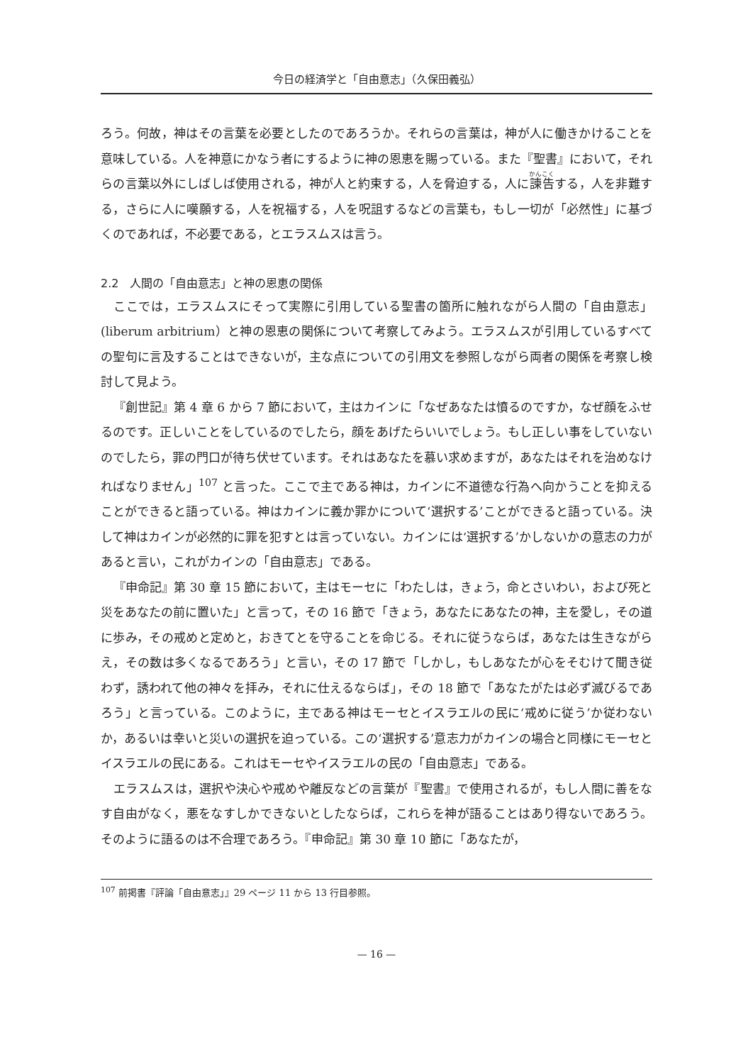今日の経済学と「自由意志」（久保田義弘）
ろう。何故，神はその言葉を必要としたのであろうか。それらの言葉は，神が人に働きかけることを意味している。人を神意にかなう者にするように神の恩恵を賜っている。また『聖書』において，それらの言葉以外にしばしば使用される，神が人と約束する，人を脅迫する，人に諫告する，人を非難する，さらに人に嘆願する，人を祝福する，人を呪詛するなどの言葉も，もし一切が「必然性」に基づくのであれば，不必要である，とエラスムスは言う。
2.2　人間の「自由意志」と神の恩恵の関係
ここでは，エラスムスにそって実際に引用している聖書の箇所に触れながら人間の「自由意志」(liberum arbitrium）と神の恩恵の関係について考察してみよう。エラスムスが引用しているすべての聖句に言及することはできないが，主な点についての引用文を参照しながら両者の関係を考察し検討して見よう。
『創世記』第 4 章 6 から 7 節において，主はカインに「なぜあなたは憤るのですか，なぜ顔をふせるのです。正しいことをしているのでしたら，顔をあげたらいいでしょう。もし正しい事をしていないのでしたら，罪の門口が待ち伏せています。それはあなたを慕い求めますが，あなたはそれを治めなければなりません」<sup>107</sup> と言った。ここで主である神は，カインに不道徳な行為へ向かうことを抑えることができると語っている。神はカインに義か罪かについて‘選択する’ことができると語っている。決して神はカインが必然的に罪を犯すとは言っていない。カインには‘選択する’かしないかの意志の力があると言い，これがカインの「自由意志」である。
『申命記』第 30 章 15 節において，主はモーセに「わたしは，きょう，命とさいわい，および死と災をあなたの前に置いた」と言って，その 16 節で「きょう，あなたにあなたの神，主を愛し，その道に歩み，その戒めと定めと，おきてとを守ることを命じる。それに従うならば，あなたは生きながらえ，その数は多くなるであろう」と言い，その 17 節で「しかし，もしあなたが心をそむけて聞き従わず，誘われて他の神々を拝み，それに仕えるならば」，その 18 節で「あなたがたは必ず滅びるであろう」と言っている。このように，主である神はモーセとイスラエルの民に‘戒めに従う’か従わないか，あるいは幸いと災いの選択を迫っている。この‘選択する’意志力がカインの場合と同様にモーセとイスラエルの民にある。これはモーセやイスラエルの民の「自由意志」である。
エラスムスは，選択や決心や戒めや離反などの言葉が『聖書』で使用されるが，もし人間に善をなす自由がなく，悪をなすしかできないとしたならば，これらを神が語ることはあり得ないであろう。そのように語るのは不合理であろう。『申命記』第 30 章 10 節に「あなたが，
<sup>107</sup> 前掲書『評論「自由意志」』29 ページ 11 から 13 行目参照。
— 16 —